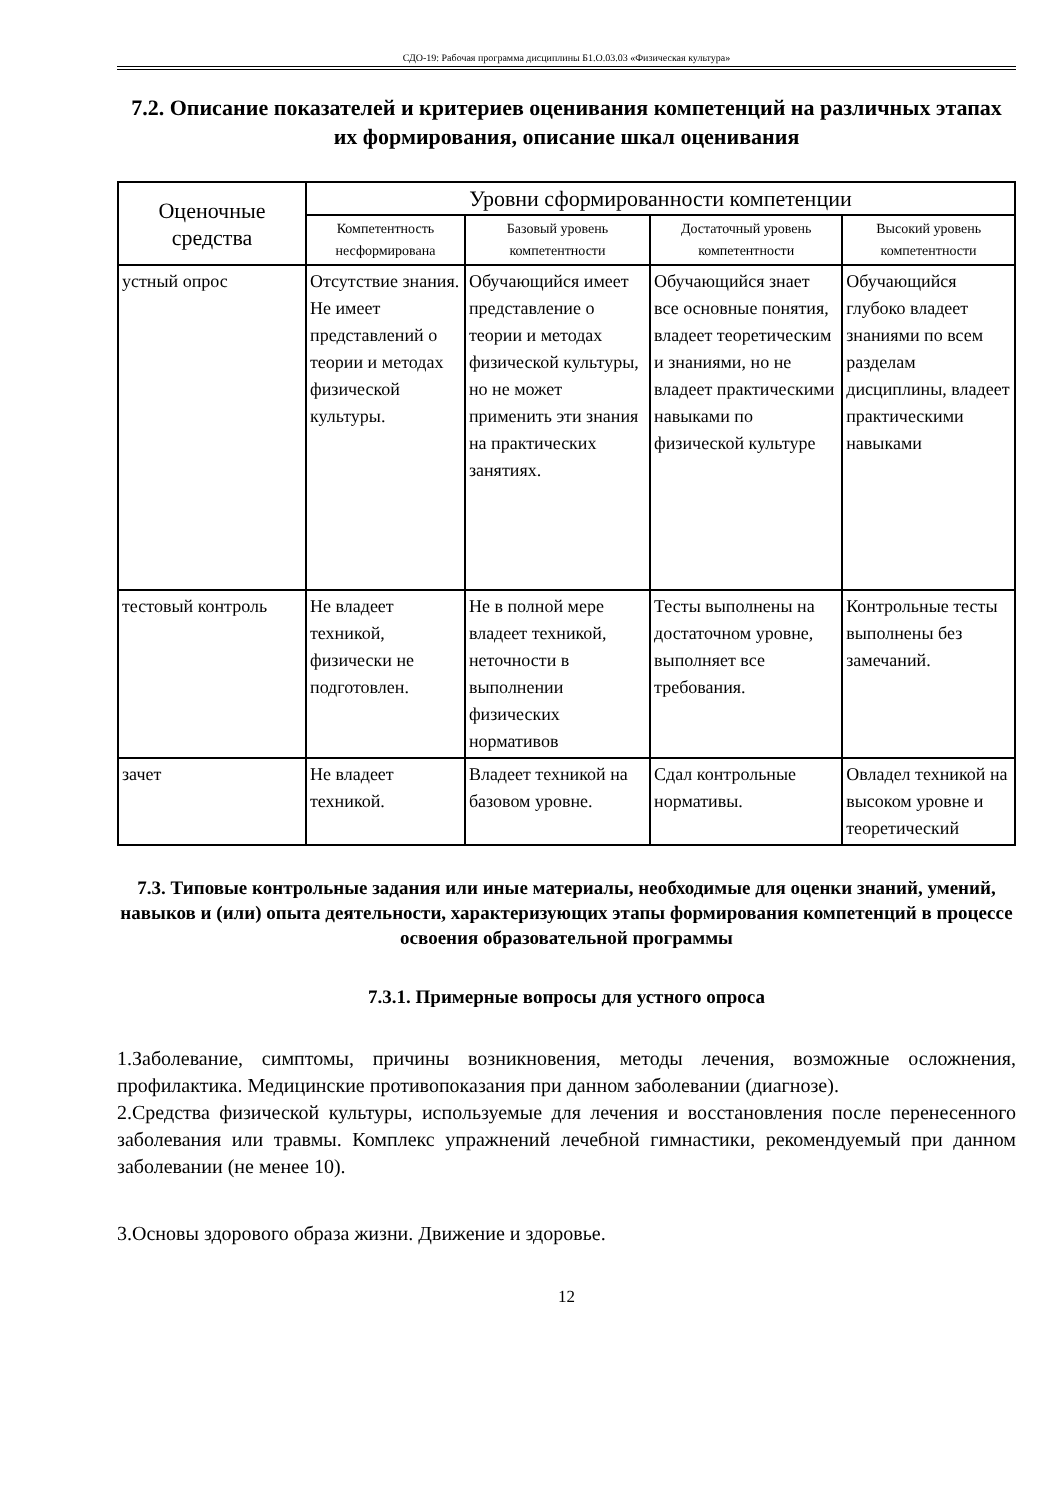СДО-19: Рабочая программа дисциплины Б1.О.03.03 «Физическая культура»
7.2. Описание показателей и критериев оценивания компетенций на различных этапах их формирования, описание шкал оценивания
| Оценочные средства | Уровни сформированности компетенции | | | |
| --- | --- | --- | --- | --- |
| | Компетентность несформирована | Базовый уровень компетентности | Достаточный уровень компетентности | Высокий уровень компетентности |
| устный опрос | Отсутствие знания. Не имеет представлений о теории и методах физической культуры. | Обучающийся имеет представление о теории и методах физической культуры, но не может применить эти знания на практических занятиях. | Обучающийся знает все основные понятия, владеет теоретическим и знаниями, но не владеет практическими навыками по физической культуре | Обучающийся глубоко владеет знаниями по всем разделам дисциплины, владеет практическими навыками |
| тестовый контроль | Не владеет техникой, физически не подготовлен. | Не в полной мере владеет техникой, неточности в выполнении физических нормативов | Тесты выполнены на достаточном уровне, выполняет все требования. | Контрольные тесты выполнены без замечаний. |
| зачет | Не владеет техникой. | Владеет техникой на базовом уровне. | Сдал контрольные нормативы. | Овладел техникой на высоком уровне и теоретический |
7.3. Типовые контрольные задания или иные материалы, необходимые для оценки знаний, умений, навыков и (или) опыта деятельности, характеризующих этапы формирования компетенций в процессе освоения образовательной программы
7.3.1. Примерные вопросы для устного опроса
1.Заболевание, симптомы, причины возникновения, методы лечения, возможные осложнения, профилактика. Медицинские противопоказания при данном заболевании (диагнозе).
2.Средства физической культуры, используемые для лечения и восстановления после перенесенного заболевания или травмы. Комплекс упражнений лечебной гимнастики, рекомендуемый при данном заболевании (не менее 10).
3.Основы здорового образа жизни. Движение и здоровье.
12